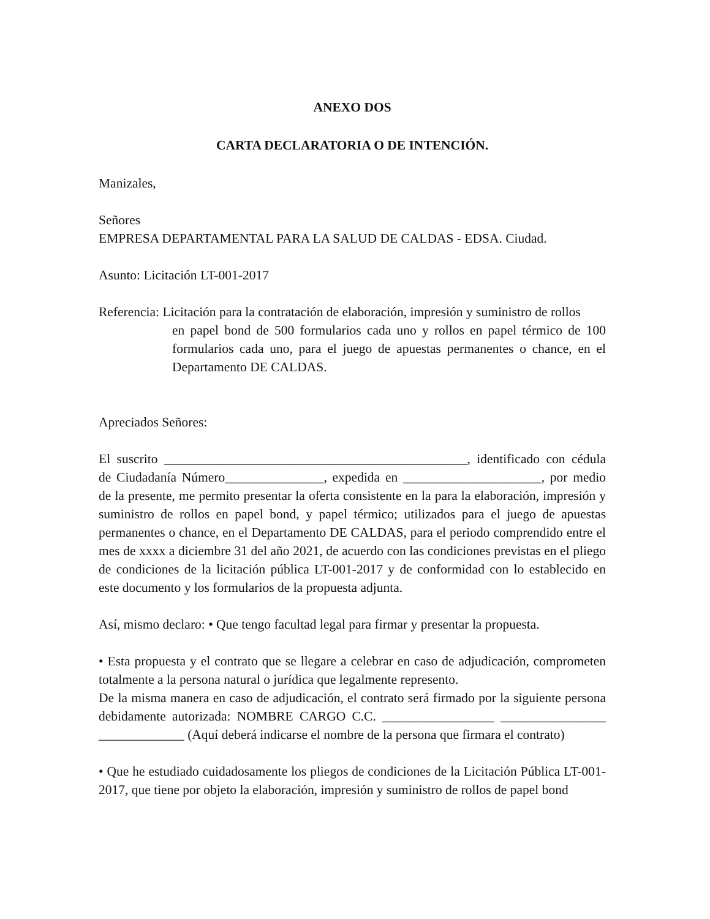ANEXO DOS
CARTA DECLARATORIA O DE INTENCIÓN.
Manizales,
Señores
EMPRESA DEPARTAMENTAL PARA LA SALUD DE CALDAS - EDSA. Ciudad.
Asunto: Licitación LT-001-2017
Referencia: Licitación para la contratación de elaboración, impresión y suministro de rollos
en papel bond de 500 formularios cada uno y rollos en papel térmico de 100 formularios cada uno, para el juego de apuestas permanentes o chance, en el Departamento DE CALDAS.
Apreciados Señores:
El suscrito ______________________________________________, identificado con cédula de Ciudadanía Número_______________, expedida en _____________________, por medio de la presente, me permito presentar la oferta consistente en la para la elaboración, impresión y suministro de rollos en papel bond, y papel térmico; utilizados para el juego de apuestas permanentes o chance, en el Departamento DE CALDAS, para el periodo comprendido entre el mes de xxxx a diciembre 31 del año 2021, de acuerdo con las condiciones previstas en el pliego de condiciones de la licitación pública LT-001-2017 y de conformidad con lo establecido en este documento y los formularios de la propuesta adjunta.
Así, mismo declaro: • Que tengo facultad legal para firmar y presentar la propuesta.
• Esta propuesta y el contrato que se llegare a celebrar en caso de adjudicación, comprometen totalmente a la persona natural o jurídica que legalmente represento.
De la misma manera en caso de adjudicación, el contrato será firmado por la siguiente persona debidamente autorizada: NOMBRE CARGO C.C. _________________ ________________ _____________ (Aquí deberá indicarse el nombre de la persona que firmara el contrato)
• Que he estudiado cuidadosamente los pliegos de condiciones de la Licitación Pública LT-001-2017, que tiene por objeto la elaboración, impresión y suministro de rollos de papel bond